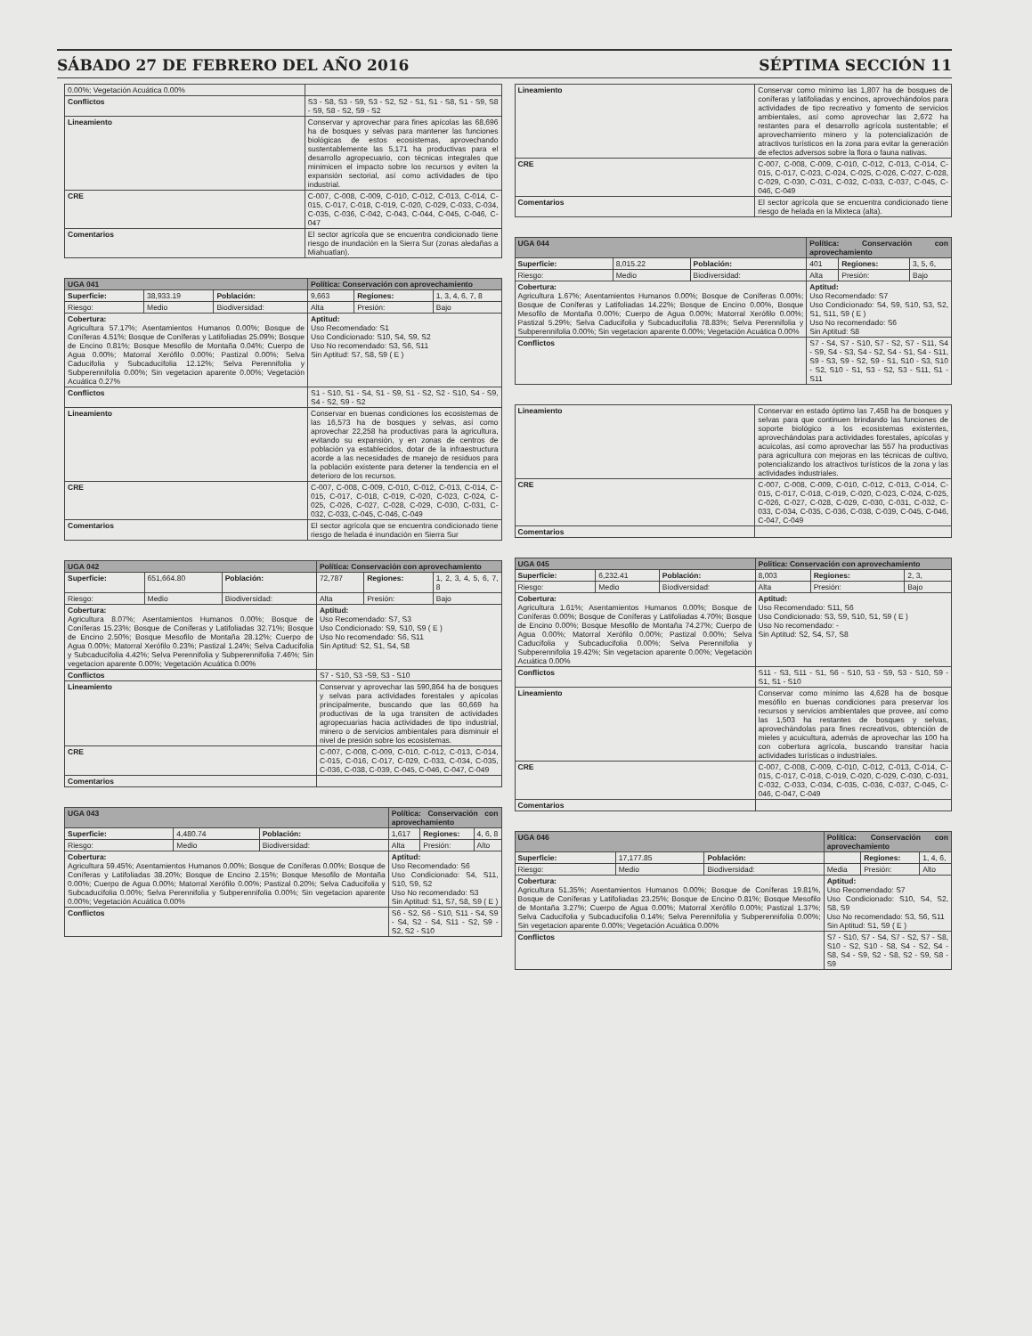SÁBADO 27 DE FEBRERO DEL AÑO 2016 SÉPTIMA SECCIÓN 11
| 0.00%; Vegetación Acuática 0.00% | |
| Conflictos | S3 - S8, S3 - S9, S3 - S2, S2 - S1, S1 - S8, S1 - S9, S8 - S9, S8 - S2, S9 - S2 |
| Lineamiento | Conservar y aprovechar para fines apícolas las 68,696 ha de bosques y selvas para mantener las funciones biológicas de estos ecosistemas, aprovechando sustentablemente las 5,171 ha productivas para el desarrollo agropecuario, con técnicas integrales que minimicen el impacto sobre los recursos y eviten la expansión sectorial, así como actividades de tipo industrial. |
| CRE | C-007, C-008, C-009, C-010, C-012, C-013, C-014, C-015, C-017, C-018, C-019, C-020, C-029, C-033, C-034, C-035, C-036, C-042, C-043, C-044, C-045, C-046, C-047 |
| Comentarios | El sector agrícola que se encuentra condicionado tiene riesgo de inundación en la Sierra Sur (zonas aledañas a Miahuatlan). |
| UGA 041 | | | Política: Conservación con aprovechamiento | | |
| Superficie: | 38,933.19 | Población: | 9,663 | Regiones: | 1, 3, 4, 6, 7, 8 |
| Riesgo: | Medio | Biodiversidad: | Alta | Presión: | Bajo |
| Cobertura: Agricultura 57.17%; Asentamientos Humanos 0.00%; Bosque de Coníferas 4.51%; Bosque de Coníferas y Latifoliadas 25.09%; Bosque de Encino 0.81%; Bosque Mesofilo de Montaña 0.04%; Cuerpo de Agua 0.00%; Matorral Xerófilo 0.00%; Pastizal 0.00%; Selva Caducifolia y Subcaducifolia 12.12%; Selva Perennifolia y Subperennifolia 0.00%; Sin vegetacion aparente 0.00%; Vegetación Acuática 0.27% | | | Aptitud: Uso Recomendado: S1 Uso Condicionado: S10, S4, S9, S2 Uso No recomendado: S3, S6, S11 Sin Aptitud: S7, S8, S9 ( E ) | | |
| Conflictos | | | S1 - S10, S1 - S4, S1 - S9, S1 - S2, S2 - S10, S4 - S9, S4 - S2, S9 - S2 | | |
| Lineamiento | | | Conservar en buenas condiciones los ecosistemas de las 16,573 ha de bosques y selvas, así como aprovechar 22,258 ha productivas para la agricultura, evitando su expansión, y en zonas de centros de población ya establecidos, dotar de la infraestructura acorde a las necesidades de manejo de residuos para la población existente para detener la tendencia en el deterioro de los recursos. | | |
| CRE | | | C-007, C-008, C-009, C-010, C-012, C-013, C-014, C-015, C-017, C-018, C-019, C-020, C-023, C-024, C-025, C-026, C-027, C-028, C-029, C-030, C-031, C-032, C-033, C-045, C-046, C-049 | | |
| Comentarios | | | El sector agrícola que se encuentra condicionado tiene riesgo de helada é inundación en Sierra Sur | | |
| UGA 042 | | | Política: Conservación con aprovechamiento | | |
| Superficie: | 651,664.80 | Población: | 72,787 | Regiones: | 1, 2, 3, 4, 5, 6, 7, 8 |
| Riesgo: | Medio | Biodiversidad: | Alta | Presión: | Bajo |
| Cobertura: Agricultura 8.07%; Asentamientos Humanos 0.00%; Bosque de Coníferas 15.23%; Bosque de Coníferas y Latifoliadas 32.71%; Bosque de Encino 2.50%; Bosque Mesofilo de Montaña 28.12%; Cuerpo de Agua 0.00%; Matorral Xerófilo 0.23%; Pastizal 1.24%; Selva Caducifolia y Subcaducifolia 4.42%; Selva Perennifolia y Subperennifolia 7.46%; Sin vegetacion aparente 0.00%; Vegetación Acuática 0.00% | | | Aptitud: Uso Recomendado: S7, S3 Uso Condicionado: S9, S10, S9 ( E ) Uso No recomendado: S6, S11 Sin Aptitud: S2, S1, S4, S8 | | |
| Conflictos | | | S7 - S10, S3 -S9, S3 - S10 | | |
| Lineamiento | | | Conservar y aprovechar las 590,864 ha de bosques y selvas para actividades forestales y apícolas principalmente, buscando que las 60,669 ha productivas de la uga transiten de actividades agropecuarias hacia actividades de tipo industrial, minero o de servicios ambientales para disminuir el nivel de presión sobre los ecosistemas. | | |
| CRE | | | C-007, C-008, C-009, C-010, C-012, C-013, C-014, C-015, C-016, C-017, C-029, C-033, C-034, C-035, C-036, C-038, C-039, C-045, C-046, C-047, C-049 | | |
| Comentarios | | | | | |
| UGA 043 | | | Política: Conservación con aprovechamiento | | |
| Superficie: | 4,480.74 | Población: | 1,617 | Regiones: | 4, 6, 8 |
| Riesgo: | Medio | Biodiversidad: | Alta | Presión: | Alto |
| Cobertura: Agricultura 59.45%; Asentamientos Humanos 0.00%; Bosque de Coníferas 0.00%; Bosque de Coníferas y Latifoliadas 38.20%; Bosque de Encino 2.15%; Bosque Mesofilo de Montaña 0.00%; Cuerpo de Agua 0.00%; Matorral Xerófilo 0.00%; Pastizal 0.20%; Selva Caducifolia y Subcaducifolia 0.00%; Selva Perennifolia y Subperennifolia 0.00%; Sin vegetacion aparente 0.00%; Vegetación Acuática 0.00% | | | Aptitud: Uso Recomendado: S6 Uso Condicionado: S4, S11, S10, S9, S2 Uso No recomendado: S3 Sin Aptitud: S1, S7, S8, S9 ( E ) | | |
| Conflictos | | | S6 - S2, S6 - S10, S11 - S4, S9 - S4, S2 - S4, S11 - S2, S9 - S2, S2 - S10 | | |
| Lineamiento | Conservar como mínimo las 1,807 ha de bosques de coníferas y latifoliadas y encinos, aprovechándolos para actividades de tipo recreativo y fomento de servicios ambientales, así como aprovechar las 2,672 ha restantes para el desarrollo agrícola sustentable; el aprovechamiento minero y la potencialización de atractivos turísticos en la zona para evitar la generación de efectos adversos sobre la flora o fauna nativas. |
| CRE | C-007, C-008, C-009, C-010, C-012, C-013, C-014, C-015, C-017, C-023, C-024, C-025, C-026, C-027, C-028, C-029, C-030, C-031, C-032, C-033, C-037, C-045, C-046, C-049 |
| Comentarios | El sector agrícola que se encuentra condicionado tiene riesgo de helada en la Mixteca (alta). |
| UGA 044 | | | Política: Conservación con aprovechamiento | | |
| Superficie: | 8,015.22 | Población: | 401 | Regiones: | 3, 5, 6, |
| Riesgo: | Medio | Biodiversidad: | Alta | Presión: | Bajo |
| Cobertura: Agricultura 1.67%; Asentamientos Humanos 0.00%; Bosque de Coníferas 0.00%; Bosque de Coníferas y Latifoliadas 14.22%; Bosque de Encino 0.00%, Bosque Mesofilo de Montaña 0.00%; Cuerpo de Agua 0.00%; Matorral Xerófilo 0.00%; Pastizal 5.29%; Selva Caducifolia y Subcaducifolia 78.83%; Selva Perennifolia y Subperennifolia 0.00%; Sin vegetacion aparente 0.00%; Vegetación Acuática 0.00% | | | Aptitud: Uso Recomendado: S7 Uso Condicionado: S4, S9, S10, S3, S2, S1, S11, S9 ( E ) Uso No recomendado: S6 Sin Aptitud: S8 | | |
| Conflictos | | | S7 - S4, S7 - S10, S7 - S2, S7 - S11, S4 - S9, S4 - S3, S4 - S2, S4 - S1, S4 - S11, S9 - S3, S9 - S2, S9 - S1, S10 - S3, S10 - S2, S10 - S1, S3 - S2, S3 - S11, S1 - S11 | | |
| Lineamiento | Conservar en estado óptimo las 7,458 ha de bosques y selvas para que continuen brindando las funciones de soporte biológico a los ecosistemas existentes, aprovechándolas para actividades forestales, apícolas y acuícolas, así como aprovechar las 557 ha productivas para agricultura con mejoras en las técnicas de cultivo, potencializando los atractivos turísticos de la zona y las actividades industriales. |
| CRE | C-007, C-008, C-009, C-010, C-012, C-013, C-014, C-015, C-017, C-018, C-019, C-020, C-023, C-024, C-025, C-026, C-027, C-028, C-029, C-030, C-031, C-032, C-033, C-034, C-035, C-036, C-038, C-039, C-045, C-046, C-047, C-049 |
| Comentarios | |
| UGA 045 | | | Política: Conservación con aprovechamiento | | |
| Superficie: | 6,232.41 | Población: | 8,003 | Regiones: | 2, 3, |
| Riesgo: | Medio | Biodiversidad: | Alta | Presión: | Bajo |
| Cobertura: Agricultura 1.61%; Asentamientos Humanos 0.00%; Bosque de Coníferas 0.00%; Bosque de Coníferas y Latifoliadas 4.70%; Bosque de Encino 0.00%; Bosque Mesofilo de Montaña 74.27%; Cuerpo de Agua 0.00%; Matorral Xerófilo 0.00%; Pastizal 0.00%; Selva Caducifolia y Subcaducifolia 0.00%; Selva Perennifolia y Subperennifolia 19.42%; Sin vegetacion aparente 0.00%; Vegetación Acuática 0.00% | | | Aptitud: Uso Recomendado: S11, S6 Uso Condicionado: S3, S9, S10, S1, S9 ( E ) Uso No recomendado: - Sin Aptitud: S2, S4, S7, S8 | | |
| Conflictos | | | S11 - S3, S11 - S1, S6 - S10, S3 - S9, S3 - S10, S9 - S1, S1 - S10 | | |
| Lineamiento | | | Conservar como mínimo las 4,628 ha de bosque mesófilo en buenas condiciones para preservar los recursos y servicios ambientales que provee, así como las 1,503 ha restantes de bosques y selvas, aprovechándolas para fines recreativos, obtención de mieles y acuicultura, además de aprovechar las 100 ha con cobertura agrícola, buscando transitar hacia actividades turísticas o industriales. | | |
| CRE | | | C-007, C-008, C-009, C-010, C-012, C-013, C-014, C-015, C-017, C-018, C-019, C-020, C-029, C-030, C-031, C-032, C-033, C-034, C-035, C-036, C-037, C-045, C-046, C-047, C-049 | | |
| Comentarios | | | | | |
| UGA 046 | | | Política: Conservación con aprovechamiento | | |
| Superficie: | 17,177.85 | Población: | | Regiones: | 1, 4, 6, |
| Riesgo: | Medio | Biodiversidad: | Media | Presión: | Alto |
| Cobertura: Agricultura 51.35%; Asentamientos Humanos 0.00%; Bosque de Coníferas 19.81%, Bosque de Coníferas y Latifoliadas 23.25%; Bosque de Encino 0.81%; Bosque Mesofilo de Montaña 3.27%; Cuerpo de Agua 0.00%; Matorral Xerófilo 0.00%; Pastizal 1.37%; Selva Caducifolia y Subcaducifolia 0.14%; Selva Perennifolia y Subperennifolia 0.00%; Sin vegetacion aparente 0.00%; Vegetación Acuática 0.00% | | | Aptitud: Uso Recomendado: S7 Uso Condicionado: S10, S4, S2, S8, S9 Uso No recomendado: S3, S6, S11 Sin Aptitud: S1, S9 ( E ) | | |
| Conflictos | | | S7 - S10, S7 - S4, S7 - S2, S7 - S8, S10 - S2, S10 - S8, S4 - S2, S4 - S8, S4 - S9, S2 - S8, S2 - S9, S8 - S9 | | |